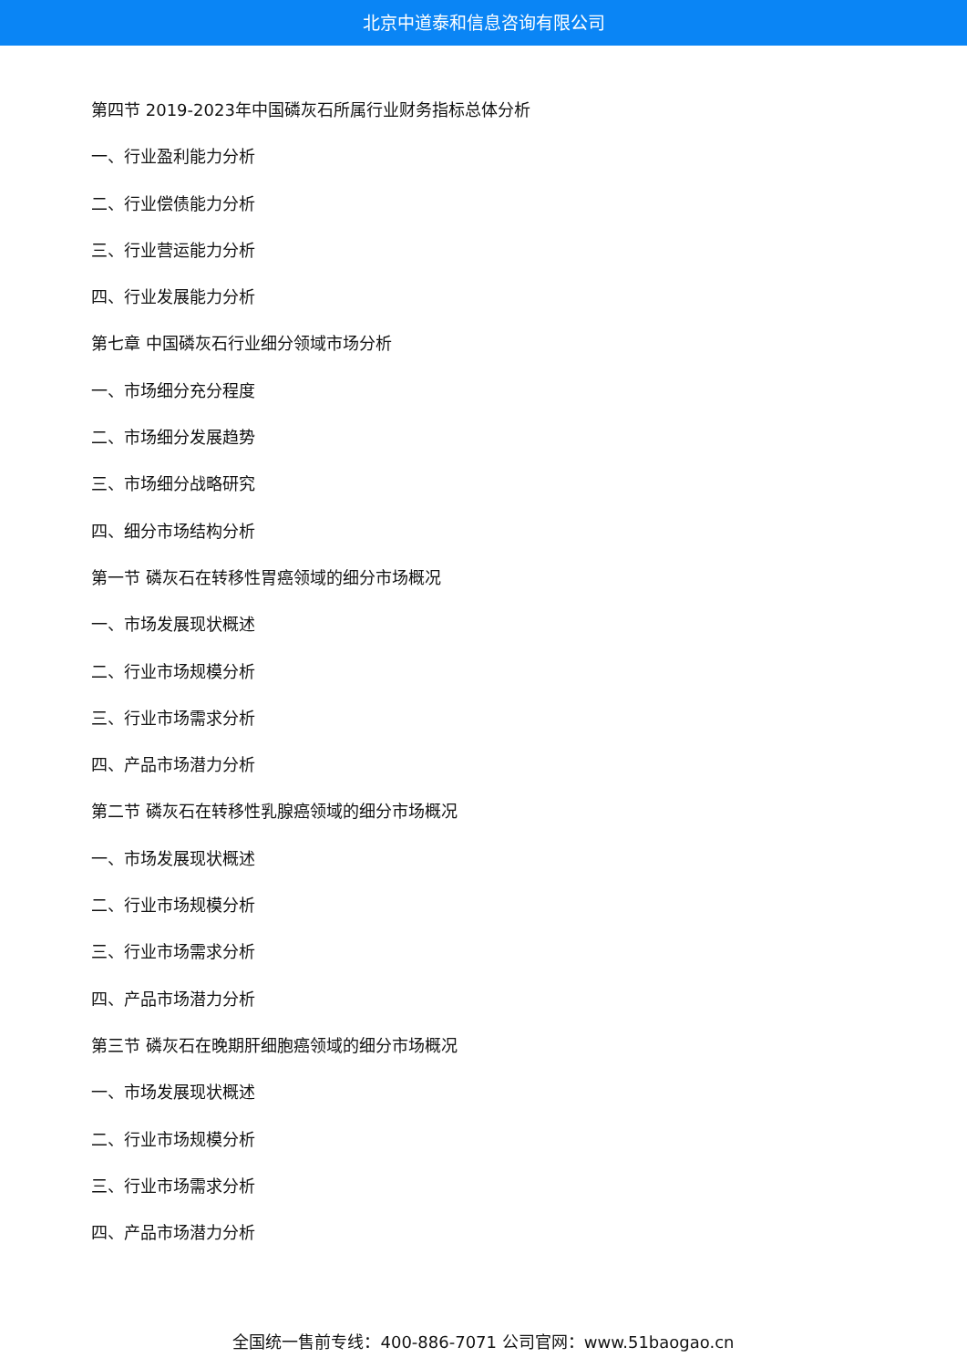北京中道泰和信息咨询有限公司
第四节 2019-2023年中国磷灰石所属行业财务指标总体分析
一、行业盈利能力分析
二、行业偿债能力分析
三、行业营运能力分析
四、行业发展能力分析
第七章 中国磷灰石行业细分领域市场分析
一、市场细分充分程度
二、市场细分发展趋势
三、市场细分战略研究
四、细分市场结构分析
第一节 磷灰石在转移性胃癌领域的细分市场概况
一、市场发展现状概述
二、行业市场规模分析
三、行业市场需求分析
四、产品市场潜力分析
第二节 磷灰石在转移性乳腺癌领域的细分市场概况
一、市场发展现状概述
二、行业市场规模分析
三、行业市场需求分析
四、产品市场潜力分析
第三节 磷灰石在晚期肝细胞癌领域的细分市场概况
一、市场发展现状概述
二、行业市场规模分析
三、行业市场需求分析
四、产品市场潜力分析
全国统一售前专线：400-886-7071 公司官网：www.51baogao.cn